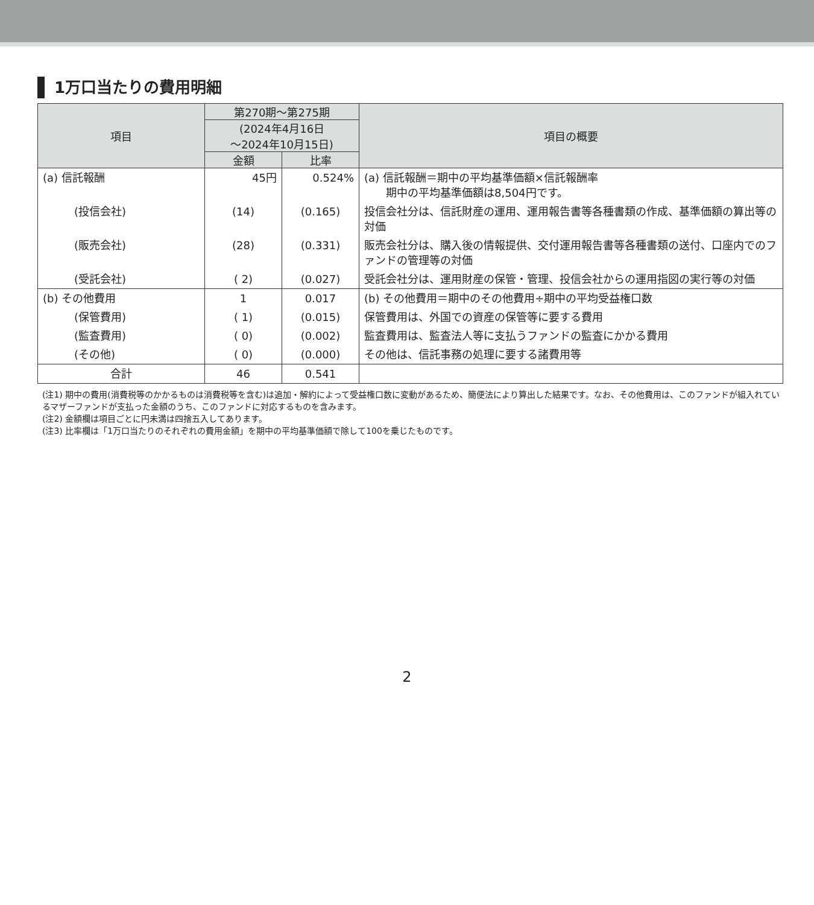1万口当たりの費用明細
| 項目 | 第270期〜第275期 | | 項目の概要 |
| --- | --- | --- | --- |
| | (2024年4月16日 〜2024年10月15日) | | |
| | 金額 | 比率 | |
| (a) 信託報酬 | 45円 | 0.524% | (a) 信託報酬＝期中の平均基準価額×信託報酬率 期中の平均基準価額は8,504円です。 |
| (投信会社) | (14) | (0.165) | 投信会社分は、信託財産の運用、運用報告書等各種書類の作成、基準価額の算出等の対価 |
| (販売会社) | (28) | (0.331) | 販売会社分は、購入後の情報提供、交付運用報告書等各種書類の送付、口座内でのファンドの管理等の対価 |
| (受託会社) | ( 2) | (0.027) | 受託会社分は、運用財産の保管・管理、投信会社からの運用指図の実行等の対価 |
| (b) その他費用 | 1 | 0.017 | (b) その他費用＝期中のその他費用÷期中の平均受益権口数 |
| (保管費用) | ( 1) | (0.015) | 保管費用は、外国での資産の保管等に要する費用 |
| (監査費用) | ( 0) | (0.002) | 監査費用は、監査法人等に支払うファンドの監査にかかる費用 |
| (その他) | ( 0) | (0.000) | その他は、信託事務の処理に要する諸費用等 |
| 合計 | 46 | 0.541 | |
(注1) 期中の費用(消費税等のかかるものは消費税等を含む)は追加・解約によって受益権口数に変動があるため、簡便法により算出した結果です。なお、その他費用は、このファンドが組入れているマザーファンドが支払った金額のうち、このファンドに対応するものを含みます。
(注2) 金額欄は項目ごとに円未満は四捨五入してあります。
(注3) 比率欄は「1万口当たりのそれぞれの費用金額」を期中の平均基準価額で除して100を乗じたものです。
2